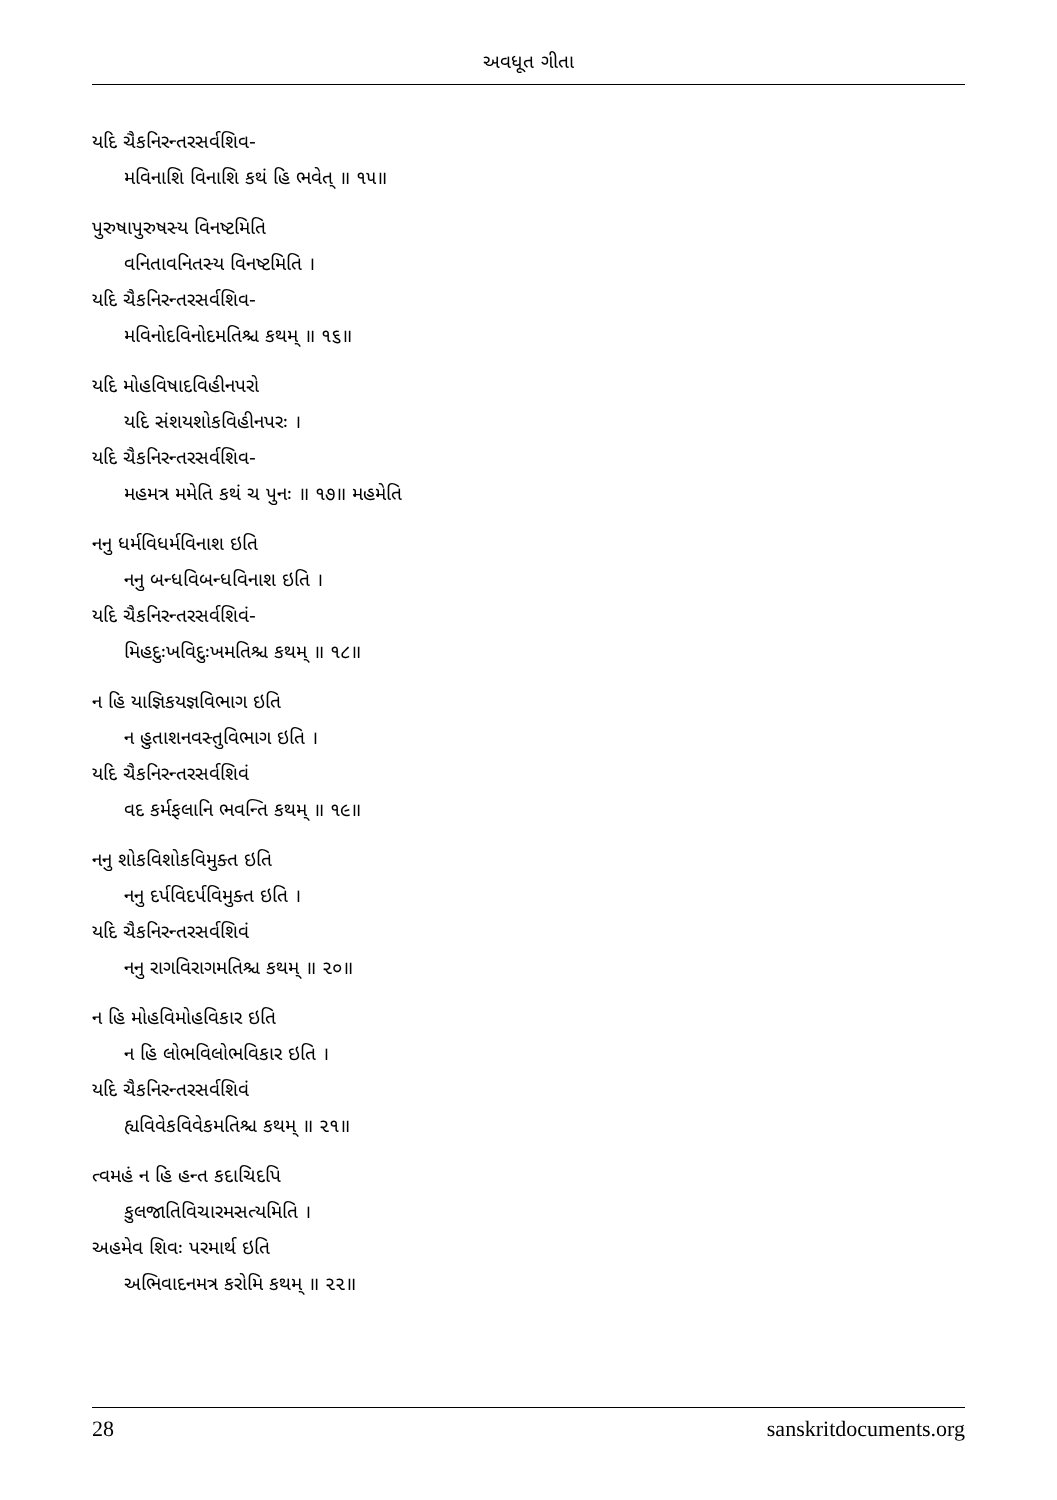અવધૂત ગીતા
યદિ ચૈકનિરન્તરસર્વશિવ-
મવિનાશિ વિનાશિ કથં હિ ભવેત્ ॥ ૧૫॥
પુરુષાપુરુષસ્ય વિનષ્ટમિતિ
વનિતાવનિતસ્ય વિનષ્ટમિતિ ।
યદિ ચૈકનિરન્તરસર્વશિવ-
મવિનોદવિનોદમતિશ્ચ કથમ્ ॥ ૧૬॥
યદિ મોહવિષાદવિહીનપરો
યદિ સંશયશોકવિહીનપરઃ ।
યદિ ચૈકનિરન્તરસર્વશિવ-
મહમત્ર મમેતિ કથં ચ પુનઃ ॥ ૧૭॥ મહમેતિ
નનુ ધર્મવિધર્મવિનાશ ઇતિ
નનુ બન્ધવિબન્ધવિનાશ ઇતિ ।
યદિ ચૈકનિરન્તરસર્વશિવં-
મિહદુઃખવિદુઃખમતિશ્ચ કથમ્ ॥ ૧૮॥
ન હિ યાજ્ઞિકયજ્ઞવિભાગ ઇતિ
ન હુતાશનવસ્તુવિભાગ ઇતિ ।
યદિ ચૈકનિરન્તરસર્વશિવં
વદ કર્મફલાનિ ભવન્તિ કથમ્ ॥ ૧૯॥
નનુ શોકવિશોકવિમુક્ત ઇતિ
નનુ દર્પવિદર્પવિમુક્ત ઇતિ ।
યદિ ચૈકનિરન્તરસર્વશિવં
નનુ રાગવિરાગમતિશ્ચ કથમ્ ॥ ૨૦॥
ન હિ મોહવિમોહવિકાર ઇતિ
ન હિ લોભવિલોભવિકાર ઇતિ ।
યદિ ચૈકનિરન્તરસર્વશિવં
હ્યવિવેકવિવેકમતિશ્ચ કથમ્ ॥ ૨૧॥
ત્વમહં ન હિ હન્ત કદાચિદપિ
કુલજાતિવિચારમસત્યમિતિ ।
અહમેવ શિવઃ પરમાર્થ ઇતિ
અભિવાદનમત્ર કરોમિ કથમ્ ॥ ૨૨॥
28 sanskritdocuments.org